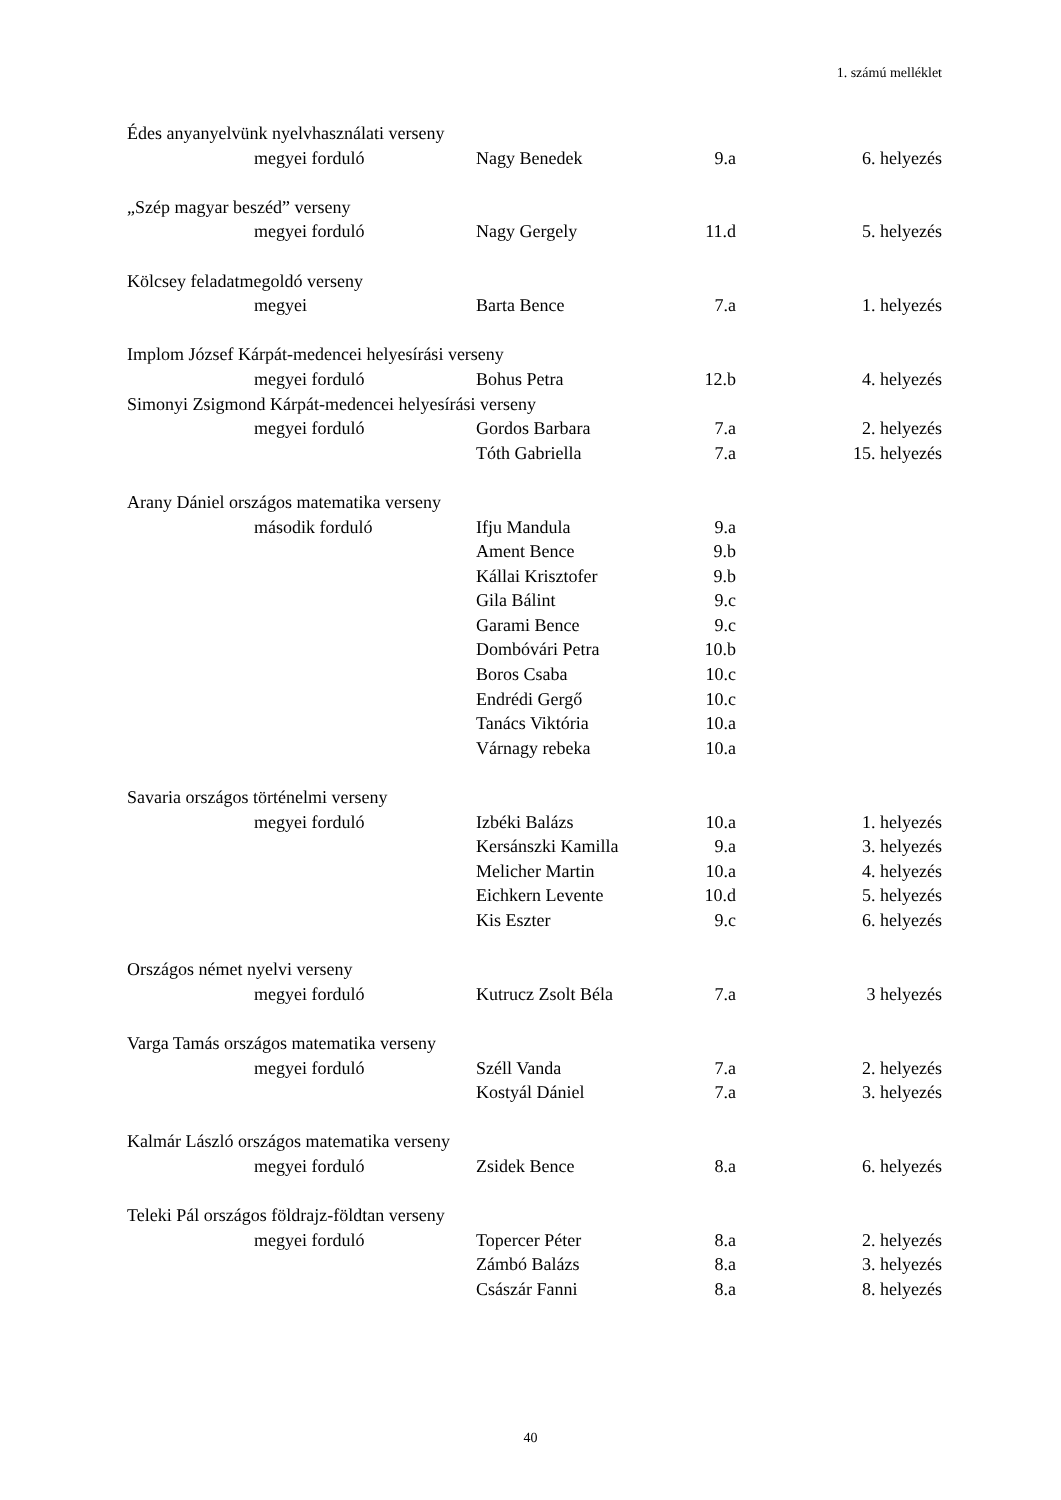1. számú melléklet
| Édes anyanyelvünk nyelvhasználati verseny | | | | |
| | megyei forduló | Nagy Benedek | 9.a | 6. helyezés |
| „Szép magyar beszéd” verseny | | | | |
| | megyei forduló | Nagy Gergely | 11.d | 5. helyezés |
| Kölcsey feladatmegoldó verseny | | | | |
| | megyei | Barta Bence | 7.a | 1. helyezés |
| Implom József Kárpát-medencei helyesírási verseny | | | | |
| | megyei forduló | Bohus Petra | 12.b | 4. helyezés |
| Simonyi Zsigmond Kárpát-medencei helyesírási verseny | | | | |
| | megyei forduló | Gordos Barbara | 7.a | 2. helyezés |
| | | Tóth Gabriella | 7.a | 15. helyezés |
| Arany Dániel országos matematika verseny | | | | |
| | második forduló | Ifju Mandula | 9.a | |
| | | Ament Bence | 9.b | |
| | | Kállai Krisztofer | 9.b | |
| | | Gila Bálint | 9.c | |
| | | Garami Bence | 9.c | |
| | | Dombóvári Petra | 10.b | |
| | | Boros Csaba | 10.c | |
| | | Endrédi Gergő | 10.c | |
| | | Tanács Viktória | 10.a | |
| | | Várnagy rebeka | 10.a | |
| Savaria országos történelmi verseny | | | | |
| | megyei forduló | Izbéki Balázs | 10.a | 1. helyezés |
| | | Kersánszki Kamilla | 9.a | 3. helyezés |
| | | Melicher Martin | 10.a | 4. helyezés |
| | | Eichkern Levente | 10.d | 5. helyezés |
| | | Kis Eszter | 9.c | 6. helyezés |
| Országos német nyelvi verseny | | | | |
| | megyei forduló | Kutrucz Zsolt Béla | 7.a | 3 helyezés |
| Varga Tamás országos matematika verseny | | | | |
| | megyei forduló | Széll Vanda | 7.a | 2. helyezés |
| | | Kostyál Dániel | 7.a | 3. helyezés |
| Kalmár László országos matematika verseny | | | | |
| | megyei forduló | Zsidek Bence | 8.a | 6. helyezés |
| Teleki Pál országos földrajz-földtan verseny | | | | |
| | megyei forduló | Topercer Péter | 8.a | 2. helyezés |
| | | Zámbó Balázs | 8.a | 3. helyezés |
| | | Császár Fanni | 8.a | 8. helyezés |
40